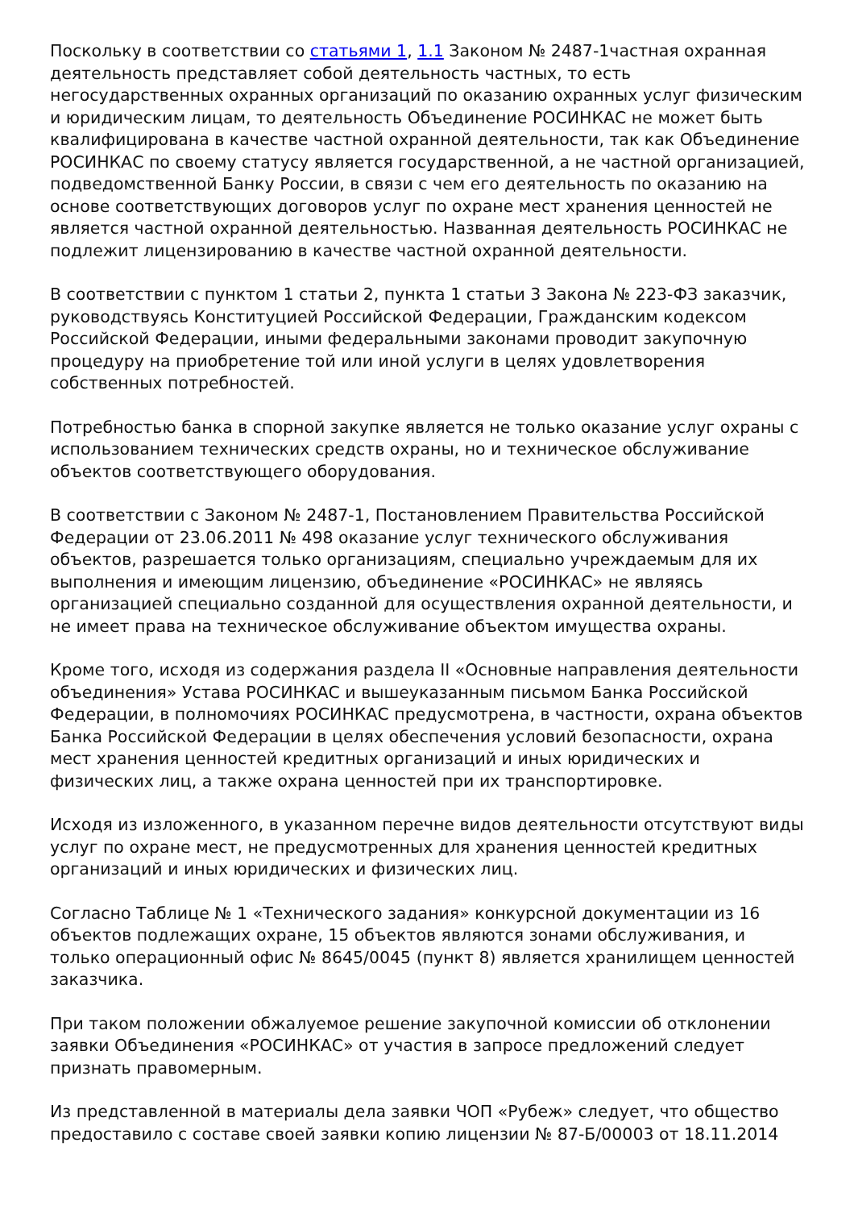Поскольку в соответствии со статьями 1, 1.1 Законом № 2487-1частная охранная деятельность представляет собой деятельность частных, то есть негосударственных охранных организаций по оказанию охранных услуг физическим и юридическим лицам, то деятельность Объединение РОСИНКАС не может быть квалифицирована в качестве частной охранной деятельности, так как Объединение РОСИНКАС по своему статусу является государственной, а не частной организацией, подведомственной Банку России, в связи с чем его деятельность по оказанию на основе соответствующих договоров услуг по охране мест хранения ценностей не является частной охранной деятельностью. Названная деятельность РОСИНКАС не подлежит лицензированию в качестве частной охранной деятельности.
В соответствии с пунктом 1 статьи 2, пункта 1 статьи 3 Закона № 223-ФЗ заказчик, руководствуясь Конституцией Российской Федерации, Гражданским кодексом Российской Федерации, иными федеральными законами проводит закупочную процедуру на приобретение той или иной услуги в целях удовлетворения собственных потребностей.
Потребностью банка в спорной закупке является не только оказание услуг охраны с использованием технических средств охраны, но и техническое обслуживание объектов соответствующего оборудования.
В соответствии с Законом № 2487-1, Постановлением Правительства Российской Федерации от 23.06.2011 № 498 оказание услуг технического обслуживания объектов, разрешается только организациям, специально учреждаемым для их выполнения и имеющим лицензию, объединение «РОСИНКАС» не являясь организацией специально созданной для осуществления охранной деятельности, и не имеет права на техническое обслуживание объектом имущества охраны.
Кроме того, исходя из содержания раздела II «Основные направления деятельности объединения» Устава РОСИНКАС и вышеуказанным письмом Банка Российской Федерации, в полномочиях РОСИНКАС предусмотрена, в частности, охрана объектов Банка Российской Федерации в целях обеспечения условий безопасности, охрана мест хранения ценностей кредитных организаций и иных юридических и физических лиц, а также охрана ценностей при их транспортировке.
Исходя из изложенного, в указанном перечне видов деятельности отсутствуют виды услуг по охране мест, не предусмотренных для хранения ценностей кредитных организаций и иных юридических и физических лиц.
Согласно Таблице № 1 «Технического задания» конкурсной документации из 16 объектов подлежащих охране, 15 объектов являются зонами обслуживания, и только операционный офис № 8645/0045 (пункт 8) является хранилищем ценностей заказчика.
При таком положении обжалуемое решение закупочной комиссии об отклонении заявки Объединения «РОСИНКАС» от участия в запросе предложений следует признать правомерным.
Из представленной в материалы дела заявки ЧОП «Рубеж» следует, что общество предоставило с составе своей заявки копию лицензии № 87-Б/00003 от 18.11.2014